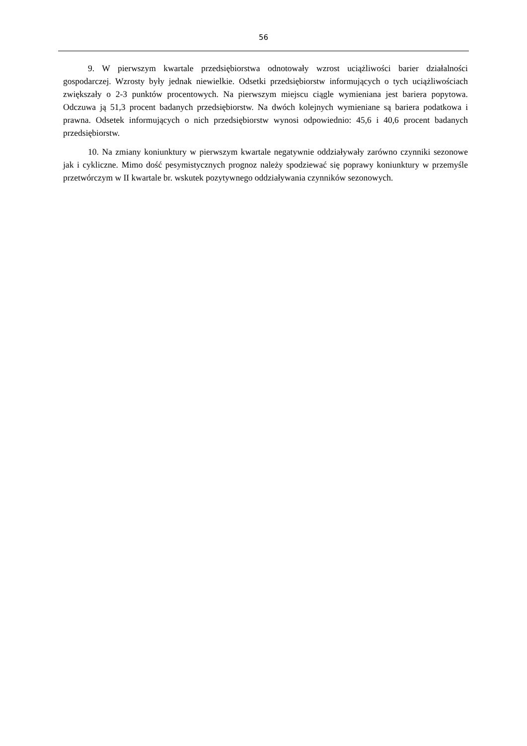56
9. W pierwszym kwartale przedsiębiorstwa odnotowały wzrost uciążliwości barier działalności gospodarczej. Wzrosty były jednak niewielkie. Odsetki przedsiębiorstw informujących o tych uciążliwościach zwiększały o 2-3 punktów procentowych. Na pierwszym miejscu ciągle wymieniana jest bariera popytowa. Odczuwa ją 51,3 procent badanych przedsiębiorstw. Na dwóch kolejnych wymieniane są bariera podatkowa i prawna. Odsetek informujących o nich przedsiębiorstw wynosi odpowiednio: 45,6 i 40,6 procent badanych przedsiębiorstw.
10. Na zmiany koniunktury w pierwszym kwartale negatywnie oddziaływały zarówno czynniki sezonowe jak i cykliczne. Mimo dość pesymistycznych prognoz należy spodziewać się poprawy koniunktury w przemyśle przetwórczym w II kwartale br. wskutek pozytywnego oddziaływania czynników sezonowych.